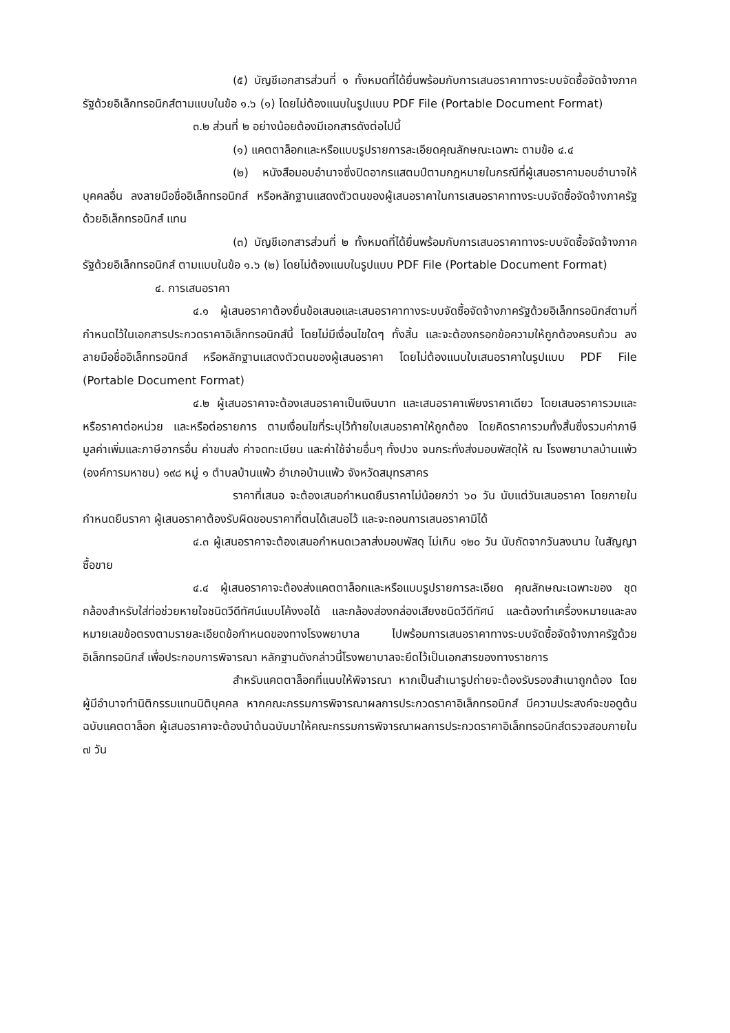(๕) บัญชีเอกสารส่วนที่ ๑ ทั้งหมดที่ได้ยื่นพร้อมกับการเสนอราคาทางระบบจัดซื้อจัดจ้างภาครัฐด้วยอิเล็กทรอนิกส์ตามแบบในข้อ ๑.๖ (๑) โดยไม่ต้องแนบในรูปแบบ PDF File (Portable Document Format)
๓.๒ ส่วนที่ ๒ อย่างน้อยต้องมีเอกสารดังต่อไปนี้
(๑) แคตตาล็อกและหรือแบบรูปรายการละเอียดคุณลักษณะเฉพาะ ตามข้อ ๔.๔
(๒) หนังสือมอบอำนาจซึ่งปิดอากรแสตมป์ตามกฎหมายในกรณีที่ผู้เสนอราคามอบอำนาจให้บุคคลอื่น ลงลายมือชื่ออิเล็กทรอนิกส์ หรือหลักฐานแสดงตัวตนของผู้เสนอราคาในการเสนอราคาทางระบบจัดซื้อจัดจ้างภาครัฐด้วยอิเล็กทรอนิกส์ แทน
(๓) บัญชีเอกสารส่วนที่ ๒ ทั้งหมดที่ได้ยื่นพร้อมกับการเสนอราคาทางระบบจัดซื้อจัดจ้างภาครัฐด้วยอิเล็กทรอนิกส์ ตามแบบในข้อ ๑.๖ (๒) โดยไม่ต้องแนบในรูปแบบ PDF File (Portable Document Format)
๔. การเสนอราคา
๔.๑ ผู้เสนอราคาต้องยื่นข้อเสนอและเสนอราคาทางระบบจัดซื้อจัดจ้างภาครัฐด้วยอิเล็กทรอนิกส์ตามที่กำหนดไว้ในเอกสารประกวดราคาอิเล็กทรอนิกส์นี้ โดยไม่มีเงื่อนไขใดๆ ทั้งสิ้น และจะต้องกรอกข้อความให้ถูกต้องครบถ้วน ลงลายมือชื่ออิเล็กทรอนิกส์ หรือหลักฐานแสดงตัวตนของผู้เสนอราคา โดยไม่ต้องแนบใบเสนอราคาในรูปแบบ PDF File (Portable Document Format)
๔.๒ ผู้เสนอราคาจะต้องเสนอราคาเป็นเงินบาท และเสนอราคาเพียงราคาเดียว โดยเสนอราคารวมและหรือราคาต่อหน่วย และหรือต่อรายการ ตามเงื่อนไขที่ระบุไว้ท้ายใบเสนอราคาให้ถูกต้อง โดยคิดราคารวมทั้งสิ้นซึ่งรวมค่าภาษีมูลค่าเพิ่มและภาษีอากรอื่น ค่าขนส่ง ค่าจดทะเบียน และค่าใช้จ่ายอื่นๆ ทั้งปวง จนกระทั่งส่งมอบพัสดุให้ ณ โรงพยาบาลบ้านแพ้ว (องค์การมหาชน) ๑๙๘ หมู่ ๑ ตำบลบ้านแพ้ว อำเภอบ้านแพ้ว จังหวัดสมุทรสาคร
ราคาที่เสนอ จะต้องเสนอกำหนดยืนราคาไม่น้อยกว่า ๖๐ วัน นับแต่วันเสนอราคา โดยภายในกำหนดยืนราคา ผู้เสนอราคาต้องรับผิดชอบราคาที่ตนได้เสนอไว้ และจะถอนการเสนอราคามิได้
๔.๓ ผู้เสนอราคาจะต้องเสนอกำหนดเวลาส่งมอบพัสดุ ไม่เกิน ๑๒๐ วัน นับถัดจากวันลงนาม ในสัญญาซื้อขาย
๔.๔ ผู้เสนอราคาจะต้องส่งแคตตาล็อกและหรือแบบรูปรายการละเอียด คุณลักษณะเฉพาะของ ชุดกล้องสำหรับใส่ท่อช่วยหายใจชนิดวีดีทัศน์แบบโค้งงอได้ และกล้องส่องกล่องเสียงชนิดวีดีทัศน์ และต้องทำเครื่องหมายและลงหมายเลขข้อตรงตามรายละเอียดข้อกำหนดของทางโรงพยาบาล ไปพร้อมการเสนอราคาทางระบบจัดซื้อจัดจ้างภาครัฐด้วยอิเล็กทรอนิกส์ เพื่อประกอบการพิจารณา หลักฐานดังกล่าวนี้โรงพยาบาลจะยึดไว้เป็นเอกสารของทางราชการ
สำหรับแคตตาล็อกที่แนบให้พิจารณา หากเป็นสำเนารูปถ่ายจะต้องรับรองสำเนาถูกต้อง โดยผู้มีอำนาจทำนิติกรรมแทนนิติบุคคล หากคณะกรรมการพิจารณาผลการประกวดราคาอิเล็กทรอนิกส์ มีความประสงค์จะขอดูต้นฉบับแคตตาล็อก ผู้เสนอราคาจะต้องนำต้นฉบับมาให้คณะกรรมการพิจารณาผลการประกวดราคาอิเล็กทรอนิกส์ตรวจสอบภายใน ๗ วัน